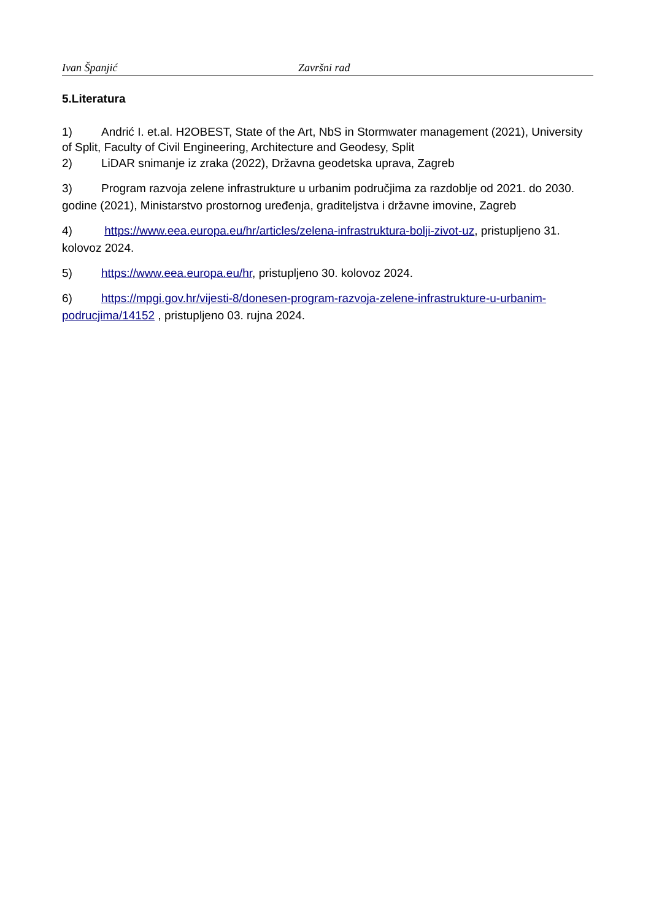Ivan Španjić Završni rad
5.Literatura
1) Andrić I. et.al. H2OBEST, State of the Art, NbS in Stormwater management (2021), University of Split, Faculty of Civil Engineering, Architecture and Geodesy, Split
2) LiDAR snimanje iz zraka (2022), Državna geodetska uprava, Zagreb
3) Program razvoja zelene infrastrukture u urbanim područjima za razdoblje od 2021. do 2030. godine (2021), Ministarstvo prostornog uređenja, graditeljstva i državne imovine, Zagreb
4) https://www.eea.europa.eu/hr/articles/zelena-infrastruktura-bolji-zivot-uz, pristupljeno 31. kolovoz 2024.
5) https://www.eea.europa.eu/hr, pristupljeno 30. kolovoz 2024.
6) https://mpgi.gov.hr/vijesti-8/donesen-program-razvoja-zelene-infrastrukture-u-urbanim-podrucjima/14152 , pristupljeno 03. rujna 2024.